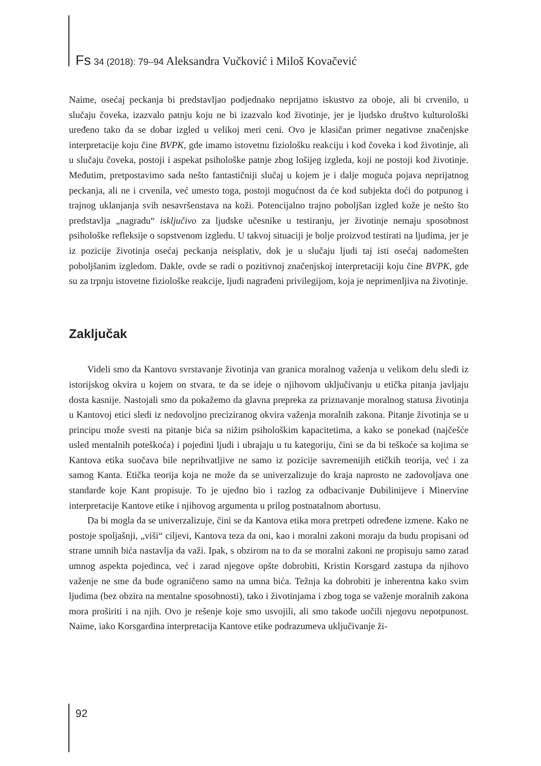Fs 34 (2018): 79–94 Aleksandra Vučković i Miloš Kovačević
Naime, osećaj peckanja bi predstavljao podjednako neprijatno iskustvo za oboje, ali bi crvenilo, u slučaju čoveka, izazvalo patnju koju ne bi izazvalo kod životinje, jer je ljudsko društvo kulturološki uređeno tako da se dobar izgled u velikoj meri ceni. Ovo je klasičan primer negativne značenjske interpretacije koju čine BVPK, gde imamo istovetnu fiziološku reakciju i kod čoveka i kod životinje, ali u slučaju čoveka, postoji i aspekat psihološke patnje zbog lošijeg izgleda, koji ne postoji kod životinje. Međutim, pretpostavimo sada nešto fantastičniji slučaj u kojem je i dalje moguća pojava neprijatnog peckanja, ali ne i crvenila, već umesto toga, postoji mogućnost da će kod subjekta doći do potpunog i trajnog uklanjanja svih nesavršenstava na koži. Potencijalno trajno poboljšan izgled kože je nešto što predstavlja „nagradu“ isključivo za ljudske učesnike u testiranju, jer životinje nemaju sposobnost psihološke refleksije o sopstvenom izgledu. U takvoj situaciji je bolje proizvod testirati na ljudima, jer je iz pozicije životinja osećaj peckanja neisplativ, dok je u slučaju ljudi taj isti osećaj nadomešten poboljšanim izgledom. Dakle, ovde se radi o pozitivnoj značenjskoj interpretaciji koju čine BVPK, gde su za trpnju istovetne fiziološke reakcije, ljudi nagrađeni privilegijom, koja je neprimenljiva na životinje.
Zaključak
Videli smo da Kantovo svrstavanje životinja van granica moralnog važenja u velikom delu sledi iz istorijskog okvira u kojem on stvara, te da se ideje o njihovom uključivanju u etička pitanja javljaju dosta kasnije. Nastojali smo da pokažemo da glavna prepreka za priznavanje moralnog statusa životinja u Kantovoj etici sledi iz nedovoljno preciziranog okvira važenja moralnih zakona. Pitanje životinja se u principu može svesti na pitanje bića sa nižim psihološkim kapacitetima, a kako se ponekad (najčešće usled mentalnih poteškoća) i pojedini ljudi i ubrajaju u tu kategoriju, čini se da bi teškoće sa kojima se Kantova etika suočava bile neprihvatljive ne samo iz pozicije savremenijih etičkih teorija, već i za samog Kanta. Etička teorija koja ne može da se univerzalizuje do kraja naprosto ne zadovoljava one standarde koje Kant propisuje. To je ujedno bio i razlog za odbacivanje Đubilinijeve i Minervine interpretacije Kantove etike i njihovog argumenta u prilog postnatalnom abortusu.
Da bi mogla da se univerzalizuje, čini se da Kantova etika mora pretrpeti određene izmene. Kako ne postoje spoljašnji, „viši“ ciljevi, Kantova teza da oni, kao i moralni zakoni moraju da budu propisani od strane umnih bića nastavlja da važi. Ipak, s obzirom na to da se moralni zakoni ne propisuju samo zarad umnog aspekta pojedinca, već i zarad njegove opšte dobrobiti, Kristin Korsgard zastupa da njihovo važenje ne sme da bude ograničeno samo na umna bića. Težnja ka dobrobiti je inherentna kako svim ljudima (bez obzira na mentalne sposobnosti), tako i životinjama i zbog toga se važenje moralnih zakona mora proširiti i na njih. Ovo je rešenje koje smo usvojili, ali smo takođe uočili njegovu nepotpunost. Naime, iako Korsgardina interpretacija Kantove etike podrazumeva uključivanje ži-
92